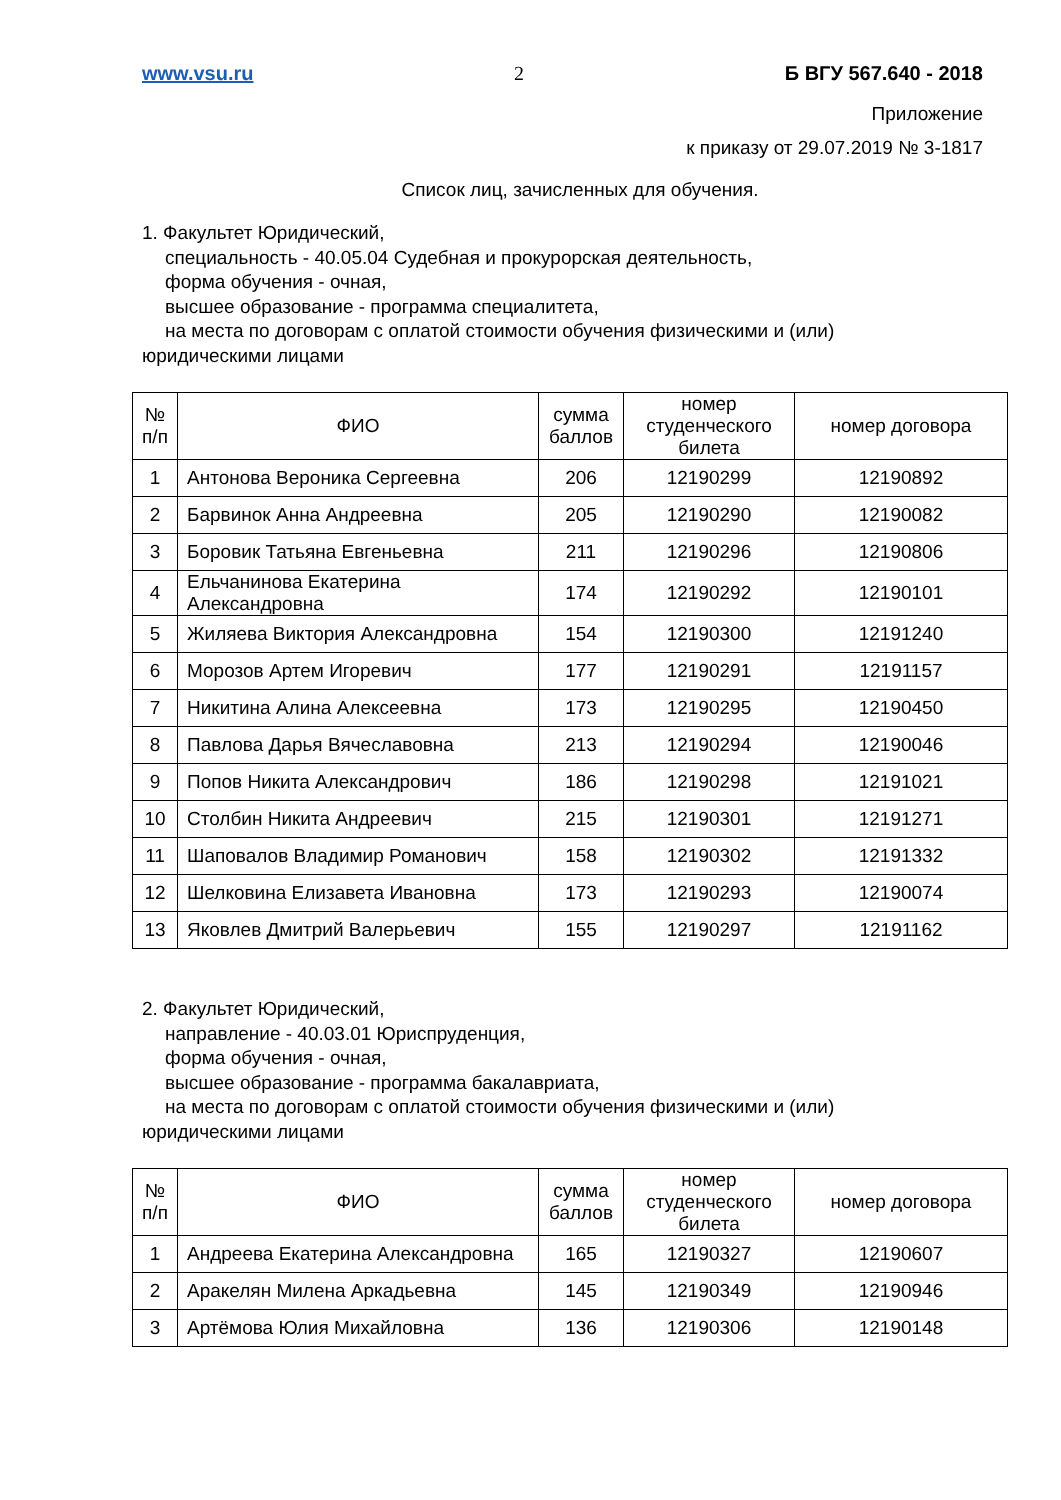www.vsu.ru 2 Б ВГУ 567.640 - 2018
Приложение
к приказу от 29.07.2019 № 3-1817
Список лиц, зачисленных для обучения.
1. Факультет Юридический,
специальность - 40.05.04 Судебная и прокурорская деятельность,
форма обучения - очная,
высшее образование - программа специалитета,
на места по договорам с оплатой стоимости обучения физическими и (или)
юридическими лицами
| № п/п | ФИО | сумма баллов | номер студенческого билета | номер договора |
| --- | --- | --- | --- | --- |
| 1 | Антонова Вероника Сергеевна | 206 | 12190299 | 12190892 |
| 2 | Барвинок Анна Андреевна | 205 | 12190290 | 12190082 |
| 3 | Боровик Татьяна Евгеньевна | 211 | 12190296 | 12190806 |
| 4 | Ельчанинова Екатерина Александровна | 174 | 12190292 | 12190101 |
| 5 | Жиляева Виктория Александровна | 154 | 12190300 | 12191240 |
| 6 | Морозов Артем Игоревич | 177 | 12190291 | 12191157 |
| 7 | Никитина Алина Алексеевна | 173 | 12190295 | 12190450 |
| 8 | Павлова Дарья Вячеславовна | 213 | 12190294 | 12190046 |
| 9 | Попов Никита Александрович | 186 | 12190298 | 12191021 |
| 10 | Столбин Никита Андреевич | 215 | 12190301 | 12191271 |
| 11 | Шаповалов Владимир Романович | 158 | 12190302 | 12191332 |
| 12 | Шелковина Елизавета Ивановна | 173 | 12190293 | 12190074 |
| 13 | Яковлев Дмитрий Валерьевич | 155 | 12190297 | 12191162 |
2. Факультет Юридический,
направление - 40.03.01 Юриспруденция,
форма обучения - очная,
высшее образование - программа бакалавриата,
на места по договорам с оплатой стоимости обучения физическими и (или)
юридическими лицами
| № п/п | ФИО | сумма баллов | номер студенческого билета | номер договора |
| --- | --- | --- | --- | --- |
| 1 | Андреева Екатерина Александровна | 165 | 12190327 | 12190607 |
| 2 | Аракелян Милена Аркадьевна | 145 | 12190349 | 12190946 |
| 3 | Артёмова Юлия Михайловна | 136 | 12190306 | 12190148 |